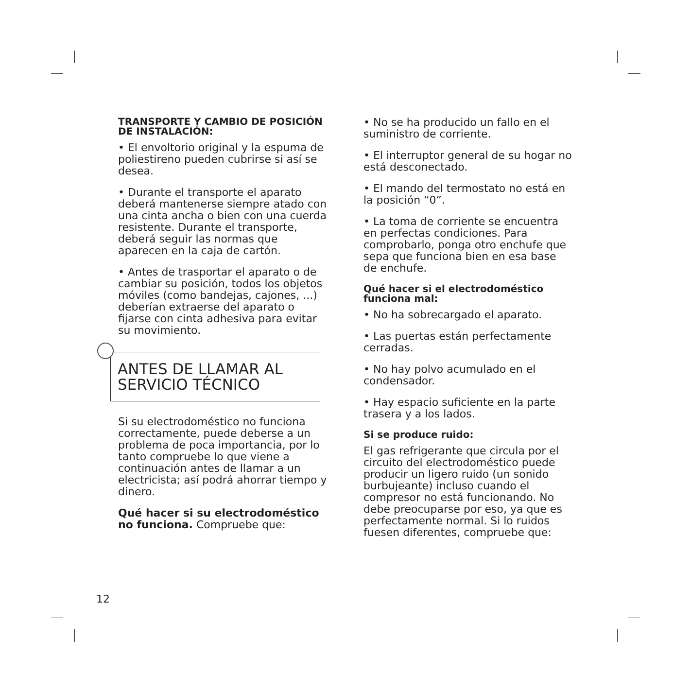TRANSPORTE Y CAMBIO DE POSICIÓN DE INSTALACIÓN:
• El envoltorio original y la espuma de poliestireno pueden cubrirse si así se desea.
• Durante el transporte el aparato deberá mantenerse siempre atado con una cinta ancha o bien con una cuerda resistente. Durante el transporte, deberá seguir las normas que aparecen en la caja de cartón.
• Antes de trasportar el aparato o de cambiar su posición, todos los objetos móviles (como bandejas, cajones, ...) deberían extraerse del aparato o fijarse con cinta adhesiva para evitar su movimiento.
ANTES DE LLAMAR AL
SERVICIO TÉCNICO
Si su electrodoméstico no funciona correctamente, puede deberse a un problema de poca importancia, por lo tanto compruebe lo que viene a continuación antes de llamar a un electricista; así podrá ahorrar tiempo y dinero.
Qué hacer si su electrodoméstico no funciona. Compruebe que:
• No se ha producido un fallo en el suministro de corriente.
• El interruptor general de su hogar no está desconectado.
• El mando del termostato no está en la posición “0”.
• La toma de corriente se encuentra en perfectas condiciones. Para comprobarlo, ponga otro enchufe que sepa que funciona bien en esa base de enchufe.
Qué hacer si el electrodoméstico funciona mal:
• No ha sobrecargado el aparato.
• Las puertas están perfectamente cerradas.
• No hay polvo acumulado en el condensador.
• Hay espacio suficiente en la parte trasera y a los lados.
Si se produce ruido:
El gas refrigerante que circula por el circuito del electrodoméstico puede producir un ligero ruido (un sonido burbujeante) incluso cuando el compresor no está funcionando. No debe preocuparse por eso, ya que es perfectamente normal. Si lo ruidos fuesen diferentes, compruebe que:
12